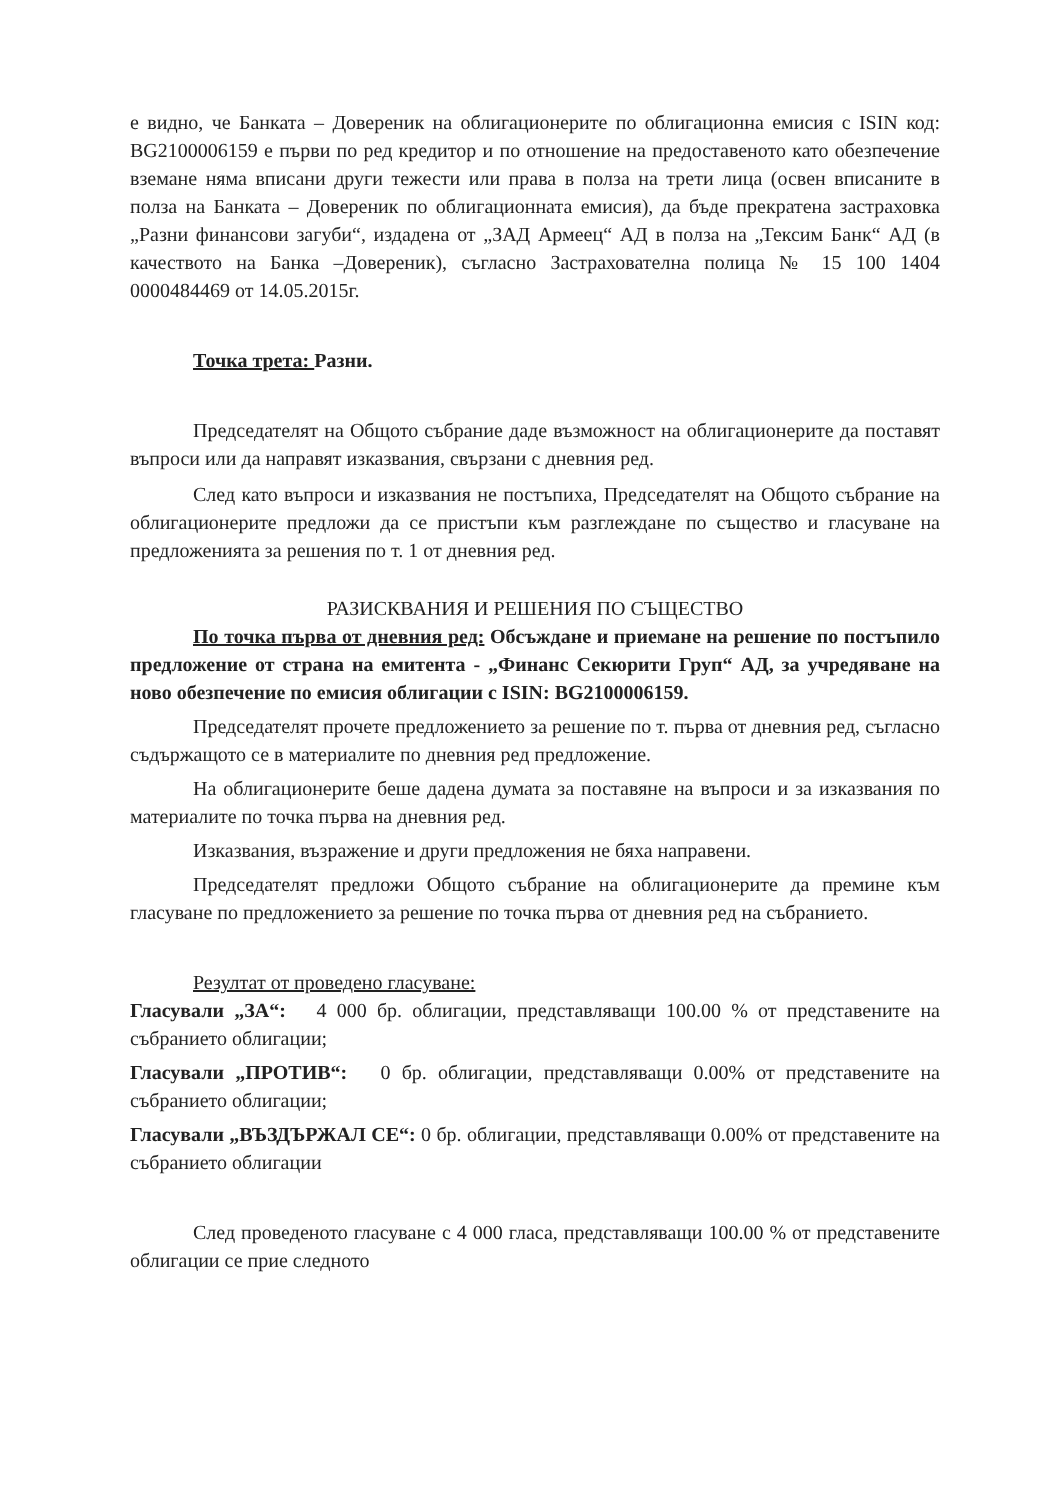е видно, че Банката – Довереник на облигационерите по облигационна емисия с ISIN код: BG2100006159 е първи по ред кредитор и по отношение на предоставеното като обезпечение вземане няма вписани други тежести или права в полза на трети лица (освен вписаните в полза на Банката – Довереник по облигационната емисия), да бъде прекратена застраховка „Разни финансови загуби“, издадена от „ЗАД Армеец“ АД в полза на „Тексим Банк“ АД (в качеството на Банка –Довереник), съгласно Застрахователна полица № 15 100 1404 0000484469 от 14.05.2015г.
Точка трета: Разни.
Председателят на Общото събрание даде възможност на облигационерите да поставят въпроси или да направят изказвания, свързани с дневния ред.
След като въпроси и изказвания не постъпиха, Председателят на Общото събрание на облигационерите предложи да се пристъпи към разглеждане по същество и гласуване на предложенията за решения по т. 1 от дневния ред.
РАЗИСКВАНИЯ И РЕШЕНИЯ ПО СЪЩЕСТВО
По точка първа от дневния ред: Обсъждане и приемане на решение по постъпило предложение от страна на емитента - „Финанс Секюрити Груп“ АД, за учредяване на ново обезпечение по емисия облигации с ISIN: BG2100006159.
Председателят прочете предложението за решение по т. първа от дневния ред, съгласно съдържащото се в материалите по дневния ред предложение.
На облигационерите беше дадена думата за поставяне на въпроси и за изказвания по материалите по точка първа на дневния ред.
Изказвания, възражение и други предложения не бяха направени.
Председателят предложи Общото събрание на облигационерите да премине към гласуване по предложението за решение по точка първа от дневния ред на събранието.
Резултат от проведено гласуване:
Гласували „ЗА“: 4 000 бр. облигации, представляващи 100.00 % от представените на събранието облигации;
Гласували „ПРОТИВ“: 0 бр. облигации, представляващи 0.00% от представените на събранието облигации;
Гласували „ВЪЗДЪРЖАЛ СЕ“: 0 бр. облигации, представляващи 0.00% от представените на събранието облигации
След проведеното гласуване с 4 000 гласа, представляващи 100.00 % от представените облигации се прие следното